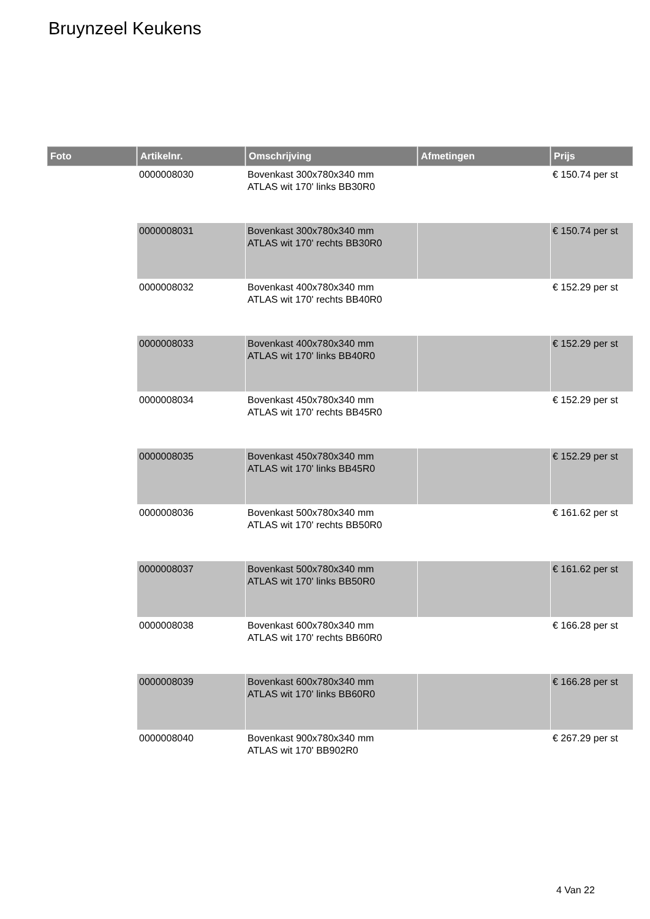Bruynzeel Keukens
| Foto | Artikelnr. | Omschrijving | Afmetingen | Prijs |
| --- | --- | --- | --- | --- |
| | 0000008030 | Bovenkast 300x780x340 mm ATLAS wit 170' links BB30R0 | | € 150.74 per st |
| | 0000008031 | Bovenkast 300x780x340 mm ATLAS wit 170' rechts BB30R0 | | € 150.74 per st |
| | 0000008032 | Bovenkast 400x780x340 mm ATLAS wit 170' rechts BB40R0 | | € 152.29 per st |
| | 0000008033 | Bovenkast 400x780x340 mm ATLAS wit 170' links BB40R0 | | € 152.29 per st |
| | 0000008034 | Bovenkast 450x780x340 mm ATLAS wit 170' rechts BB45R0 | | € 152.29 per st |
| | 0000008035 | Bovenkast 450x780x340 mm ATLAS wit 170' links BB45R0 | | € 152.29 per st |
| | 0000008036 | Bovenkast 500x780x340 mm ATLAS wit 170' rechts BB50R0 | | € 161.62 per st |
| | 0000008037 | Bovenkast 500x780x340 mm ATLAS wit 170' links BB50R0 | | € 161.62 per st |
| | 0000008038 | Bovenkast 600x780x340 mm ATLAS wit 170' rechts BB60R0 | | € 166.28 per st |
| | 0000008039 | Bovenkast 600x780x340 mm ATLAS wit 170' links BB60R0 | | € 166.28 per st |
| | 0000008040 | Bovenkast 900x780x340 mm ATLAS wit 170' BB902R0 | | € 267.29 per st |
4 Van 22